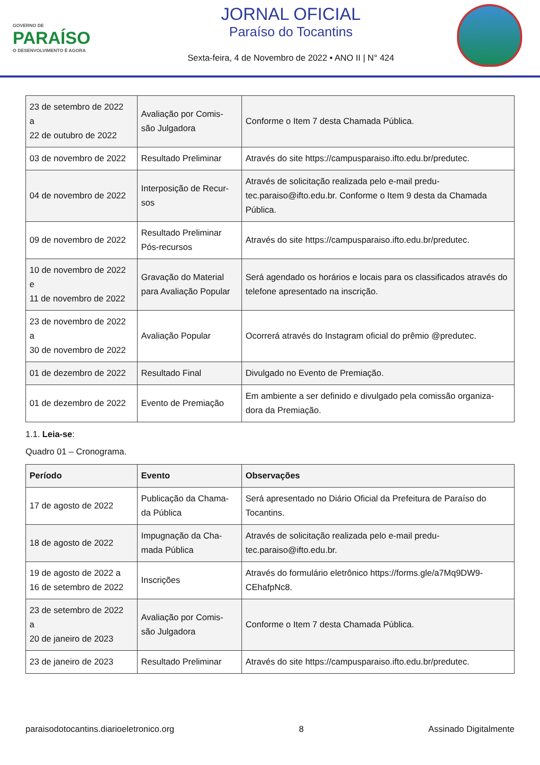GOVERNO DE
PARAÍSO
O DESENVOLVIMENTO É AGORA
JORNAL OFICIAL
Paraíso do Tocantins
Sexta-feira, 4 de Novembro de 2022 • ANO II | N° 424
| 23 de setembro de 2022 a 22 de outubro de 2022 | Avaliação por Comis- são Julgadora | Conforme o Item 7 desta Chamada Pública. |
| 03 de novembro de 2022 | Resultado Preliminar | Através do site https://campusparaiso.ifto.edu.br/predutec. |
| 04 de novembro de 2022 | Interposição de Recur- sos | Através de solicitação realizada pelo e-mail predu- tec.paraiso@ifto.edu.br. Conforme o Item 9 desta da Chamada Pública. |
| 09 de novembro de 2022 | Resultado Preliminar Pós-recursos | Através do site https://campusparaiso.ifto.edu.br/predutec. |
| 10 de novembro de 2022 e 11 de novembro de 2022 | Gravação do Material para Avaliação Popular | Será agendado os horários e locais para os classificados através do telefone apresentado na inscrição. |
| 23 de novembro de 2022 a 30 de novembro de 2022 | Avaliação Popular | Ocorrerá através do Instagram oficial do prêmio @predutec. |
| 01 de dezembro de 2022 | Resultado Final | Divulgado no Evento de Premiação. |
| 01 de dezembro de 2022 | Evento de Premiação | Em ambiente a ser definido e divulgado pela comissão organiza- dora da Premiação. |
1.1. Leia-se:
Quadro 01 – Cronograma.
| Período | Evento | Observações |
| --- | --- | --- |
| 17 de agosto de 2022 | Publicação da Chama- da Pública | Será apresentado no Diário Oficial da Prefeitura de Paraíso do Tocantins. |
| 18 de agosto de 2022 | Impugnação da Cha- mada Pública | Através de solicitação realizada pelo e-mail predu- tec.paraiso@ifto.edu.br. |
| 19 de agosto de 2022 a 16 de setembro de 2022 | Inscrições | Através do formulário eletrônico https://forms.gle/a7Mq9DW9- CEhafpNc8. |
| 23 de setembro de 2022 a 20 de janeiro de 2023 | Avaliação por Comis- são Julgadora | Conforme o Item 7 desta Chamada Pública. |
| 23 de janeiro de 2023 | Resultado Preliminar | Através do site https://campusparaiso.ifto.edu.br/predutec. |
paraisodotocantins.diarioeletronico.org 8 Assinado Digitalmente